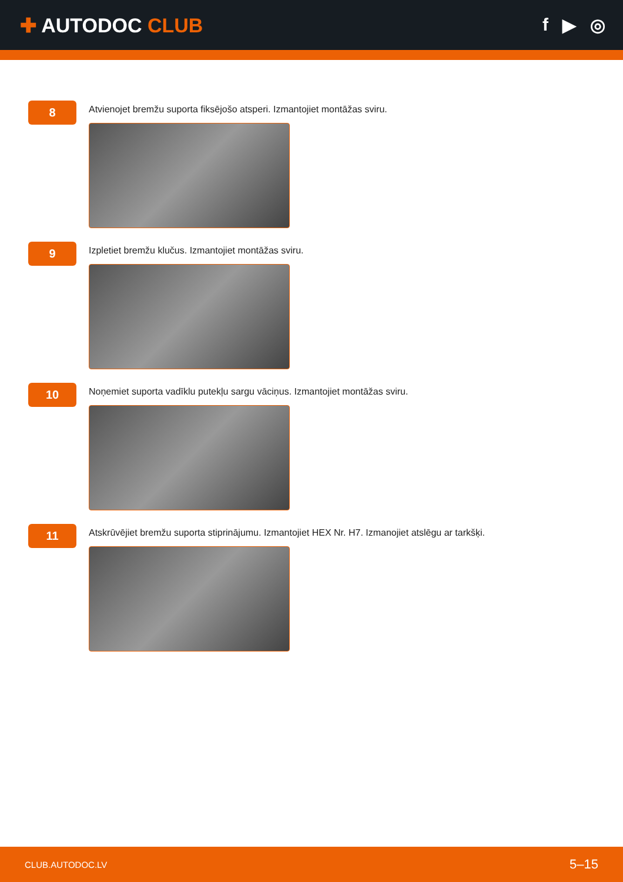✚ AUTODOC CLUB f ▶ ◎
8
Atvienojet bremžu suporta fiksējošo atsperi. Izmantojiet montāžas sviru.
9
Izpletiet bremžu klučus. Izmantojiet montāžas sviru.
10
Noņemiet suporta vadīklu putekļu sargu vāciņus. Izmantojiet montāžas sviru.
11
Atskrūvējiet bremžu suporta stiprinājumu. Izmantojiet HEX Nr. H7. Izmanojiet atslēgu ar tarkšķi.
CLUB.AUTODOC.LV 5–15